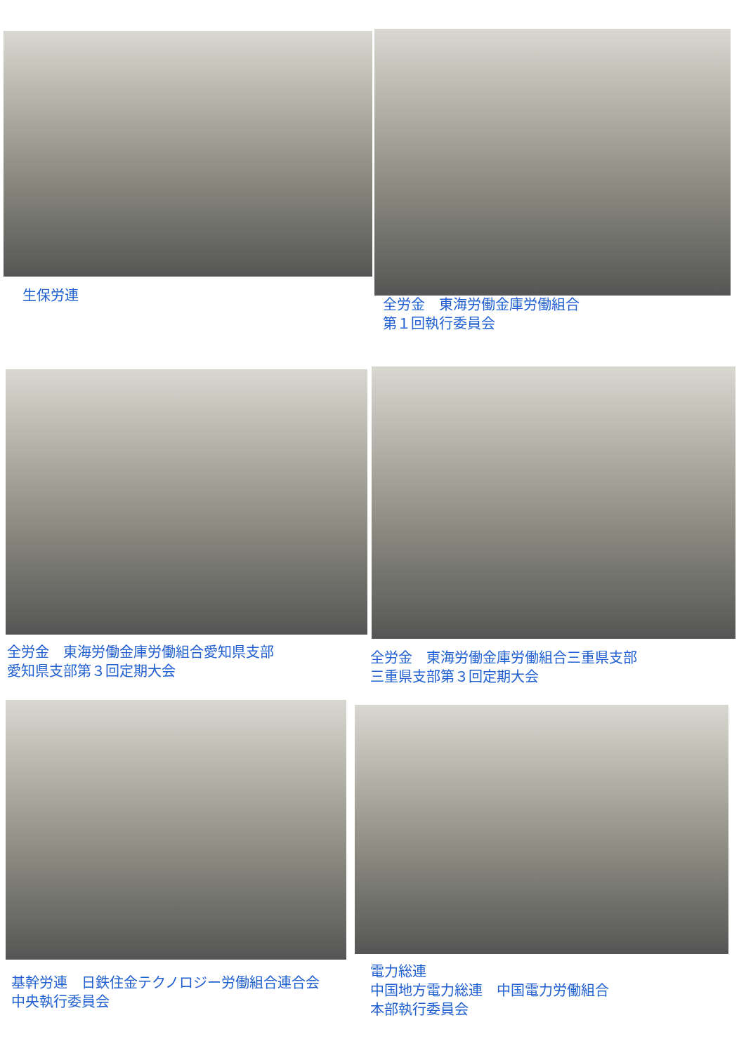生保労連
全労金　東海労働金庫労働組合
第１回執行委員会
全労金　東海労働金庫労働組合愛知県支部
愛知県支部第３回定期大会
全労金　東海労働金庫労働組合三重県支部
三重県支部第３回定期大会
基幹労連　日鉄住金テクノロジー労働組合連合会
中央執行委員会
電力総連
中国地方電力総連　中国電力労働組合
本部執行委員会